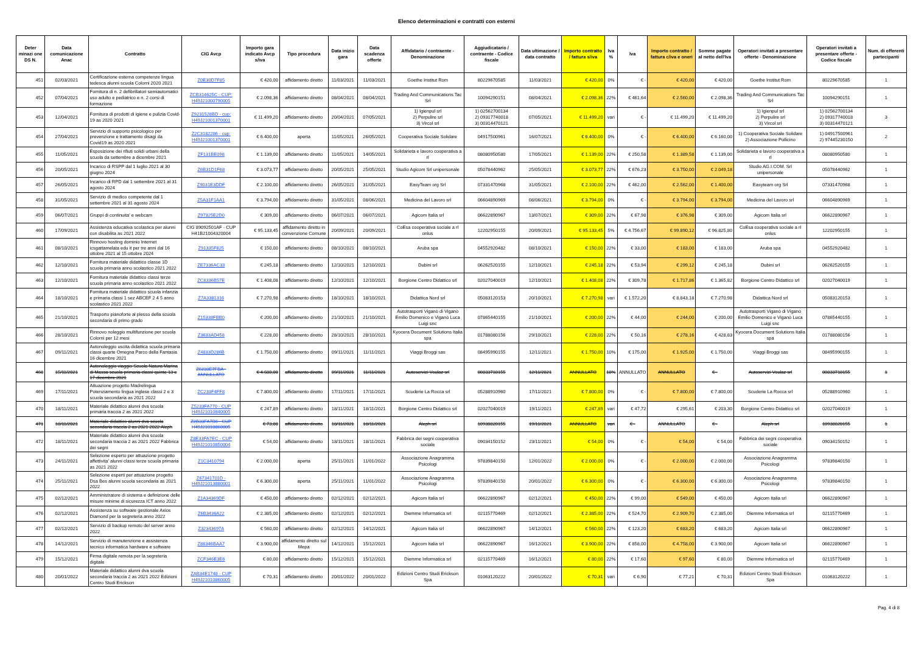Elenco determinazioni e contratti con esterni
| Deter minazi one DS N. | Data comunicazione Anac | Contratto | CIG Avcp | Importo gara indicato Avcp s/iva | Tipo procedura | Data inizio gara | Data scadenza offerte | Affidatario / contraente - Denominazione | Aggiudicatario / contraente - Codice fiscale | Data ultimazione / data contratto | Importo contratto / fattura s/iva | Iva % | Iva | Importo contratto / fattura c/iva e oneri | Somme pagate al netto dell'Iva | Operatori invitati a presentare offerte - Denominazione | Operatori invitati a presentare offerte - Codice fiscale | Num. di offerenti partecipanti |
| --- | --- | --- | --- | --- | --- | --- | --- | --- | --- | --- | --- | --- | --- | --- | --- | --- | --- | --- |
| 451 | 02/03/2021 | Certificazione esterna competenze lingua tedesca alunni scuola Colorni 2020 2021 | Z0E30D7F85 | € 420,00 | affidamento diretto | 11/03/2021 | 11/03/2021 | Goethe Institut Rom | 80229670585 | 11/03/2021 | € 420,00 | 0% | € - | € 420,00 | € 420,00 | Goethe Institut Rom | 80229670585 | 1 |
| 452 | 07/04/2021 | Fornitura di n. 2 defibrillatori semiautomatici uso adulto e pediatrico e n. 2 corsi di formazione | ZCB314625C - CUP: H49J21000790005 | € 2.098,36 | affidamento diretto | 08/04/2021 | 08/04/2021 | Trading And Communications Tac Srl | 10094290151 | 08/04/2021 | € 2.098,36 | 22% | € 461,64 | € 2.560,00 | € 2.098,36 | Trading And Communications Tac Srl | 10094290151 | 1 |
| 453 | 12/04/2021 | Fornitura di prodotti di igiene e pulizia Covid-19 as 2020 2021 | Z9231528BD - cup: H49J21001370001 | € 11.499,20 | affidamento diretto | 20/04/2021 | 07/05/2021 | 1) Igienpul srl 2) Perpulire srl 3) Vircol srl | 1) 02562700134 2) 09317740018 3) 00314470121 | 07/05/2021 | € 11.499,20 | vari | € - | € 11.499,20 | € 11.499,20 | 1) Igienpul srl 2) Perpulire srl 3) Vircol srl | 1) 02562700134 2) 09317740018 3) 00314470121 | 3 |
| 454 | 27/04/2021 | Servizio di supporto psicologico per prevenzione e trattamento disagi da Covid19 as 2020 2021 | Z2C3182286 - cup: H49J21001370001 | € 6.400,00 | aperta | 11/05/2021 | 26/05/2021 | Cooperativa Sociale Solidare | 04917500961 | 16/07/2021 | € 6.400,00 | 0% | € - | € 6.400,00 | € 6.160,00 | 1) Cooperativa Sociale Solidare 2) Associazione Pollicino | 1) 04917500961 2) 97445230150 | 2 |
| 455 | 11/05/2021 | Esposizione dei rifiuti solidi urbani della scuola da settembre a dicembre 2021 | ZF131BE098 | € 1.139,00 | affidamento diretto | 11/05/2021 | 14/05/2021 | Solidarieta e lavoro cooperativa a rl | 08080950580 | 17/05/2021 | € 1.139,00 | 22% | € 250,58 | € 1.389,58 | € 1.139,00 | Solidarieta e lavoro cooperativa a rl | 08080950580 | 1 |
| 456 | 20/05/2021 | Incarico di RSPP dal 1 luglio 2021 al 30 giugno 2024 | Z6B31D1F68 | € 3.073,77 | affidamento diretto | 20/05/2021 | 25/05/2021 | Studio Agicom Srl unipersonale | 05078440962 | 25/05/2021 | € 3.073,77 | 22% | € 676,23 | € 3.750,00 | € 2.049,18 | Studio AG.I.COM. Srl unipersonale | 05078440962 | 1 |
| 457 | 26/05/2021 | Incarico di RPD dal 1 settembre 2021 al 31 agosto 2024 | Z9031E3DDF | € 2.100,00 | affidamento diretto | 26/05/2021 | 31/05/2021 | EasyTeam org Srl | 07331470968 | 31/05/2021 | € 2.100,00 | 22% | € 462,00 | € 2.562,00 | € 1.400,00 | Easyteam org Srl | 07331470968 | 1 |
| 458 | 31/05/2021 | Servizio di medico competente dal 1 settembre 2021 al 31 agosto 2024 | Z5A31F1AA1 | € 3.794,00 | affidamento diretto | 31/05/2021 | 08/06/2021 | Medicina del Lavoro srl | 06604890969 | 08/06/2021 | € 3.794,00 | 0% | € - | € 3.794,00 | € 3.794,00 | Medicina del Lavoro srl | 06604890969 | 1 |
| 459 | 06/07/2021 | Gruppi di continuita' e webcam | Z97325E2D0 | € 309,00 | affidamento diretto | 06/07/2021 | 06/07/2021 | Agicom Italia srl | 06622890967 | 13/07/2021 | € 309,00 | 22% | € 67,98 | € 376,98 | € 309,00 | Agicom Italia srl | 06622890967 | 1 |
| 460 | 17/09/2021 | Assistenza educativa scolastica per alunni con disabilita as 2021 2022 | CIG 89092501AF - CUP H41B21004320004 | € 95.133,45 | affidamento diretto in convenzione Comune | 20/09/2021 | 20/09/2021 | CoEsa cooperativa sociale a rl onlus | 12202950155 | 20/09/2021 | € 95.133,45 | 5% | € 4.756,67 | € 99.890,12 | € 96.825,80 | CoEsa cooperativa sociale a rl onlus | 12202950155 | 1 |
| 461 | 08/10/2021 | Rinnovo hosting dominio Internet icsgattamelata edu it per tre anni dal 16 ottobre 2021 al 15 ottobre 2024 | Z91335F825 | € 150,00 | affidamento diretto | 08/10/2021 | 08/10/2021 | Aruba spa | 04552920482 | 08/10/2021 | € 150,00 | 22% | € 33,00 | € 183,00 | € 183,00 | Aruba spa | 04552920482 | 1 |
| 462 | 12/10/2021 | Fornitura materiale didattico classe 1D scuola primaria anno scolastico 2021 2022 | ZE7336AC33 | € 245,18 | affidamento diretto | 12/10/2021 | 12/10/2021 | Dubini srl | 06262520155 | 12/10/2021 | € 245,18 | 22% | € 53,94 | € 299,12 | € 245,18 | Dubini srl | 06262520155 | 1 |
| 463 | 12/10/2021 | Fornitura materiale didattico classi terze scuola primaria anno scolastico 2021 2022 | ZC8336B57E | € 1.408,08 | affidamento diretto | 12/10/2021 | 12/10/2021 | Borgione Centro Didattico srl | 02027040019 | 12/10/2021 | € 1.408,08 | 22% | € 309,78 | € 1.717,86 | € 1.365,82 | Borgione Centro Didattico srl | 02027040019 | 1 |
| 464 | 18/10/2021 | Fornitura materiale didattico scuola infanzia e primaria classi 1 sez ABCEF 2 4 5 anno scolastico 2021 2022 | Z7A3381316 | € 7.270,98 | affidamento diretto | 18/10/2021 | 18/10/2021 | Didattica Nord srl | 05083120153 | 20/10/2021 | € 7.270,98 | vari | € 1.572,20 | € 8.843,18 | € 7.270,98 | Didattica Nord srl | 05083120153 | 1 |
| 465 | 21/10/2021 | Trasporto pianoforte al plesso della scuola secondaria di primo grado | Z15338FBB0 | € 200,00 | affidamento diretto | 21/10/2021 | 21/10/2021 | Autotrasporti Viganò di Viganò Emilio Domenico e Viganò Luca Luigi snc | 07865440155 | 21/10/2021 | € 200,00 | 22% | € 44,00 | € 244,00 | € 200,00 | Autotrasporti Viganò di Viganò Emilio Domenico e Viganò Luca Luigi snc | 07865440155 | 1 |
| 466 | 28/10/2021 | Rinnovo noleggio multifunzione per scuola Colorni per 12 mesi | Z3633AD458 | € 228,00 | affidamento diretto | 28/10/2021 | 28/10/2021 | Kyocera Document Solutions Italia spa | 01788080156 | 29/10/2021 | € 228,00 | 22% | € 50,16 | € 278,16 | € 428,83 | Kyocera Document Solutions Italia spa | 01788080156 | 1 |
| 467 | 09/11/2021 | Autonoleggio uscita didattica scuola primaria classi quarte Omegna Parco della Fantasia 16 dicembre 2021 | Z4833D286B | € 1.750,00 | affidamento diretto | 09/11/2021 | 11/11/2021 | Viaggi Broggi sas | 08495990155 | 12/11/2021 | € 1.750,00 | 10% | € 175,00 | € 1.925,00 | € 1.750,00 | Viaggi Broggi sas | 08495990155 | 1 |
| 468 | 15/11/2021 | Autonoleggio viaggio Scuola Natura Marina di Massa scuola primaria classi quinte 13 e 17 dicembre 2021 | Z6233E7FBA - ANNULLATO | € 4.680,00 | affidamento diretto | 09/11/2021 | 11/11/2021 | Autoservizi Voulaz srl | 00833710155 | 12/11/2021 | ANNULLATO | 10% | ANNULLATO | ANNULLATO | € - | Autoservizi Voulaz srl | 00833710155 | 1 |
| 469 | 17/11/2021 | Attuazione progetto Madrelingua Potenziamento lingua inglese classi 2 e 3 scuola secondaria as 2021 2022 | ZC233F4FF8 | € 7.800,00 | affidamento diretto | 17/11/2021 | 17/11/2021 | Scuderie La Rocca srl | 05288910960 | 17/11/2021 | € 7.800,00 | 0% | € - | € 7.800,00 | € 7.800,00 | Scuderie La Rocca srl | 05288910960 | 1 |
| 470 | 18/11/2021 | Materiale didattico alunni dva scuola primaria traccia 2 as 2021 2022 | Z5233FA770 - CUP H49J21010840005 | € 247,89 | affidamento diretto | 18/11/2021 | 18/11/2021 | Borgione Centro Didattico srl | 02027040019 | 19/11/2021 | € 247,89 | vari | € 47,72 | € 295,61 | € 203,30 | Borgione Centro Didattico srl | 02027040019 | 1 |
| 471 | 18/11/2021 | Materiale didattico alunni dva scuola secondaria traccia 2 as 2021 2022 Aleph | Z2B33FA7B6 - CUP H49J21010860005 | € 73,80 | affidamento diretto | 18/11/2021 | 18/11/2021 | Aleph srl | 10938820155 | 19/11/2021 | ANNULLATO | vari | € - | ANNULLATO | € - | Aleph srl | 10938820155 | 1 |
| 472 | 18/11/2021 | Materiale didattico alunni dva scuola secondaria traccia 2 as 2021 2022 Fabbrica dei segni | Z8E33FA7EC - CUP H49J21010850004 | € 54,00 | affidamento diretto | 18/11/2021 | 18/11/2021 | Fabbrica dei segni cooperativa sociale | 09034150152 | 23/11/2021 | € 54,00 | 0% | € - | € 54,00 | € 54,00 | Fabbrica dei segni cooperativa sociale | 09034150152 | 1 |
| 473 | 24/11/2021 | Selezione esperto per attuazione progetto affettivita' alunni classi terze scuola primaria as 2021 2022 | Z1C3410794 | € 2.000,00 | aperta | 25/11/2021 | 11/01/2022 | Associazione Anagramma Psicologi | 97839840150 | 12/01/2022 | € 2.000,00 | 0% | € - | € 2.000,00 | € 2.000,00 | Associazione Anagramma Psicologi | 97839840150 | 1 |
| 474 | 25/11/2021 | Selezione esperti per attuazione progetto Dsa Bes alunni scuola secondaria as 2021 2022 | Z67341701D - H49J21013880001 | € 6.300,00 | aperta | 25/11/2021 | 11/01/2022 | Associazione Anagramma Psicologi | 97839840150 | 20/01/2022 | € 6.300,00 | 0% | € - | € 6.300,00 | € 6.300,00 | Associazione Anagramma Psicologi | 97839840150 | 1 |
| 475 | 02/12/2021 | Amministratore di sistema e definizione delle misure minime di sicurezza ICT anno 2022 | Z1A34369DF | € 450,00 | affidamento diretto | 02/12/2021 | 02/12/2021 | Agicom Italia srl | 06622890967 | 02/12/2021 | € 450,00 | 22% | € 99,00 | € 549,00 | € 450,00 | Agicom Italia srl | 06622890967 | 1 |
| 476 | 02/12/2021 | Assistenza su software gestionale Axios Diamond per la segreteria anno 2022 | Z6B3436A22 | € 2.385,00 | affidamento diretto | 02/12/2021 | 02/12/2021 | Diemme Informatica srl | 02115770469 | 02/12/2021 | € 2.385,00 | 22% | € 524,70 | € 2.909,70 | € 2.385,00 | Diemme Informatica srl | 02115770469 | 1 |
| 477 | 02/12/2021 | Servizio di backup remoto del server anno 2022 | Z32343697A | € 560,00 | affidamento diretto | 02/12/2021 | 14/12/2021 | Agicom Italia srl | 06622890967 | 14/12/2021 | € 560,00 | 22% | € 123,20 | € 683,20 | € 683,20 | Agicom Italia srl | 06622890967 | 1 |
| 478 | 14/12/2021 | Servizio di manutenzione e assistenza tecnico informatica hardware e software | Z86346BAA7 | € 3.900,00 | affidamento diretto sul Mepa | 14/12/2021 | 15/12/2021 | Agicom Italia srl | 06622890967 | 16/12/2021 | € 3.900,00 | 22% | € 858,00 | € 4.758,00 | € 3.900,00 | Agicom Italia srl | 06622890967 | 1 |
| 479 | 15/12/2021 | Firma digitale remota per la segreteria digitale | ZCF346E3E6 | € 80,00 | affidamento diretto | 15/12/2021 | 15/12/2021 | Diemme Informatica srl | 02115770469 | 16/12/2021 | € 80,00 | 22% | € 17,60 | € 97,60 | € 80,00 | Diemme Informatica srl | 02115770469 | 1 |
| 480 | 20/01/2022 | Materiale didattico alunni dva scuola secondaria traccia 2 as 2021 2022 Edizioni Centro Studi Erickson | ZAB34E1748 - CUP H49J21010860005 | € 70,31 | affidamento diretto | 20/01/2022 | 20/01/2022 | Edizioni Centro Studi Erickson Spa | 01063120222 | 20/01/2022 | € 70,31 | vari | € 6,90 | € 77,21 | € 70,31 | Edizioni Centro Studi Erickson Spa | 01063120222 | 1 |
Pag. 4 di 8